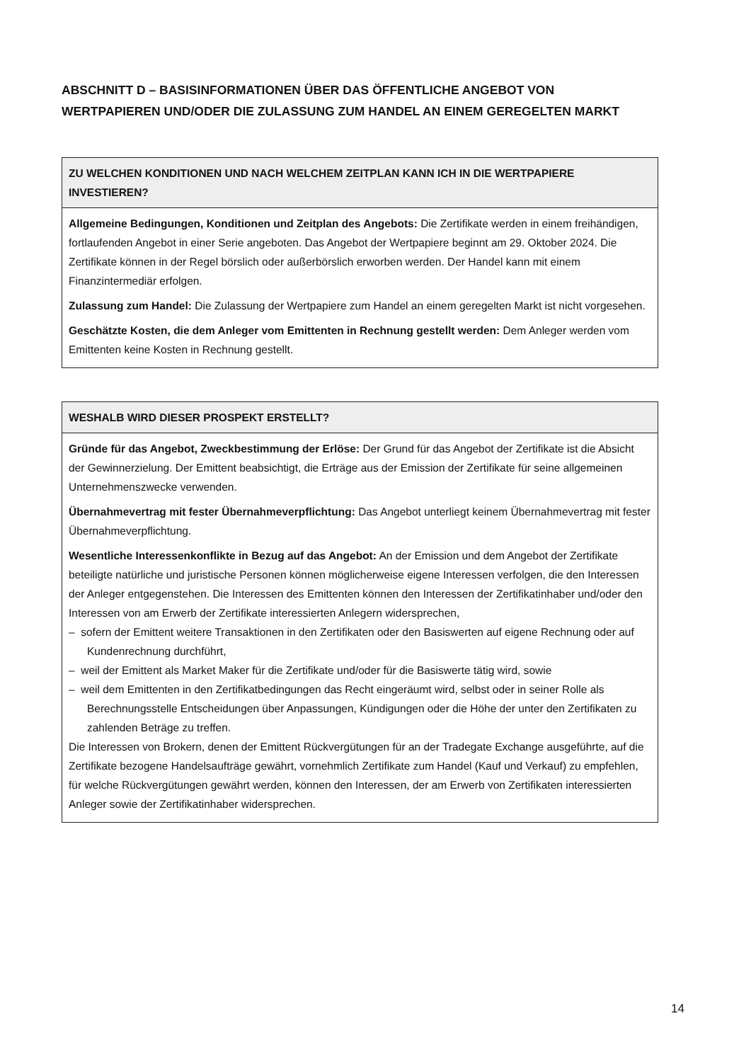ABSCHNITT D – BASISINFORMATIONEN ÜBER DAS ÖFFENTLICHE ANGEBOT VON WERTPAPIEREN UND/ODER DIE ZULASSUNG ZUM HANDEL AN EINEM GEREGELTEN MARKT
| ZU WELCHEN KONDITIONEN UND NACH WELCHEM ZEITPLAN KANN ICH IN DIE WERTPAPIERE INVESTIEREN? |
| --- |
| Allgemeine Bedingungen, Konditionen und Zeitplan des Angebots: Die Zertifikate werden in einem freihändigen, fortlaufenden Angebot in einer Serie angeboten. Das Angebot der Wertpapiere beginnt am 29. Oktober 2024. Die Zertifikate können in der Regel börslich oder außerbörslich erworben werden. Der Handel kann mit einem Finanzintermediär erfolgen. Zulassung zum Handel: Die Zulassung der Wertpapiere zum Handel an einem geregelten Markt ist nicht vorgesehen. Geschätzte Kosten, die dem Anleger vom Emittenten in Rechnung gestellt werden: Dem Anleger werden vom Emittenten keine Kosten in Rechnung gestellt. |
| WESHALB WIRD DIESER PROSPEKT ERSTELLT? |
| --- |
| Gründe für das Angebot, Zweckbestimmung der Erlöse: Der Grund für das Angebot der Zertifikate ist die Absicht der Gewinnerzielung. Der Emittent beabsichtigt, die Erträge aus der Emission der Zertifikate für seine allgemeinen Unternehmenszwecke verwenden. Übernahmevertrag mit fester Übernahmeverpflichtung: Das Angebot unterliegt keinem Übernahmevertrag mit fester Übernahmeverpflichtung. Wesentliche Interessenkonflikte in Bezug auf das Angebot: An der Emission und dem Angebot der Zertifikate beteiligte natürliche und juristische Personen können möglicherweise eigene Interessen verfolgen, die den Interessen der Anleger entgegenstehen. Die Interessen des Emittenten können den Interessen der Zertifikatinhaber und/oder den Interessen von am Erwerb der Zertifikate interessierten Anlegern widersprechen, – sofern der Emittent weitere Transaktionen in den Zertifikaten oder den Basiswerten auf eigene Rechnung oder auf Kundenrechnung durchführt, – weil der Emittent als Market Maker für die Zertifikate und/oder für die Basiswerte tätig wird, sowie – weil dem Emittenten in den Zertifikatbedingungen das Recht eingeräumt wird, selbst oder in seiner Rolle als Berechnungsstelle Entscheidungen über Anpassungen, Kündigungen oder die Höhe der unter den Zertifikaten zu zahlenden Beträge zu treffen. Die Interessen von Brokern, denen der Emittent Rückvergütungen für an der Tradegate Exchange ausgeführte, auf die Zertifikate bezogene Handelsaufträge gewährt, vornehmlich Zertifikate zum Handel (Kauf und Verkauf) zu empfehlen, für welche Rückvergütungen gewährt werden, können den Interessen, der am Erwerb von Zertifikaten interessierten Anleger sowie der Zertifikatinhaber widersprechen. |
14